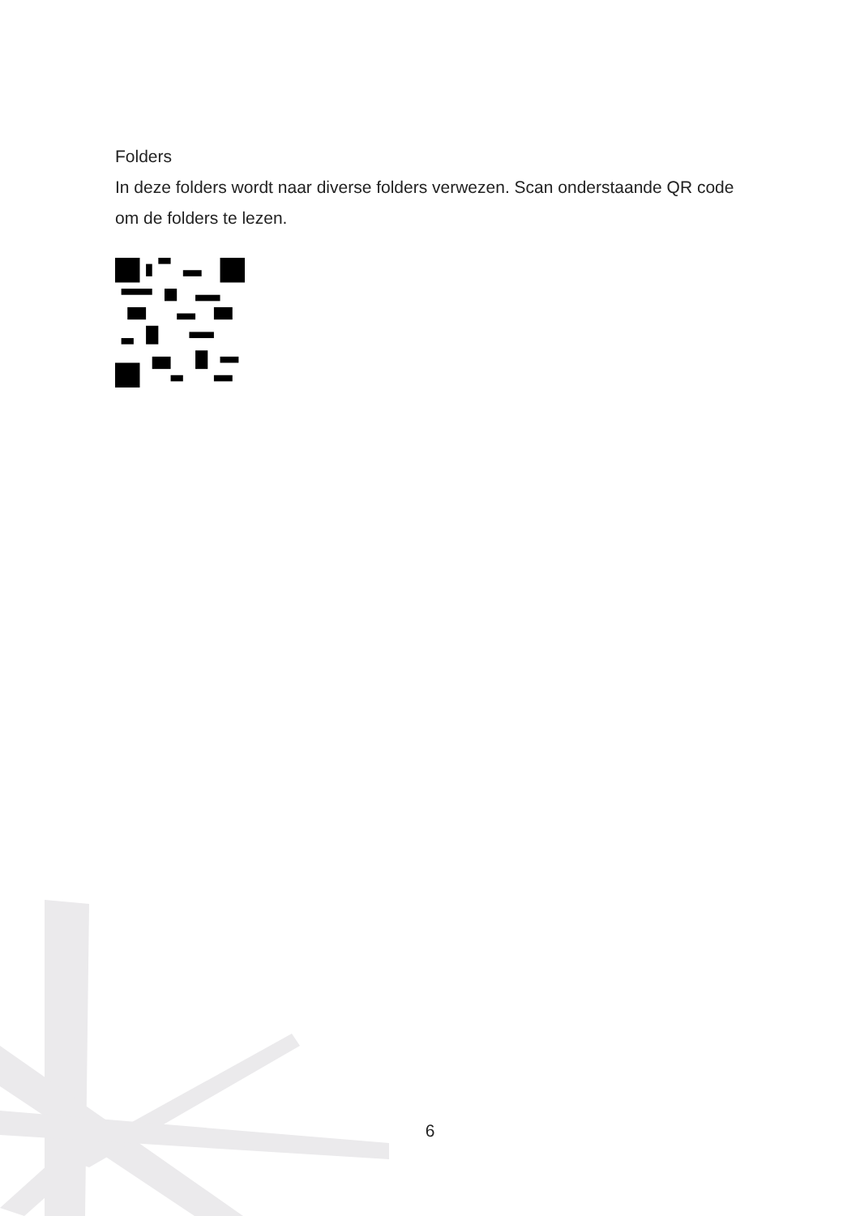Folders
In deze folders wordt naar diverse folders verwezen. Scan onderstaande QR code om de folders te lezen.
6